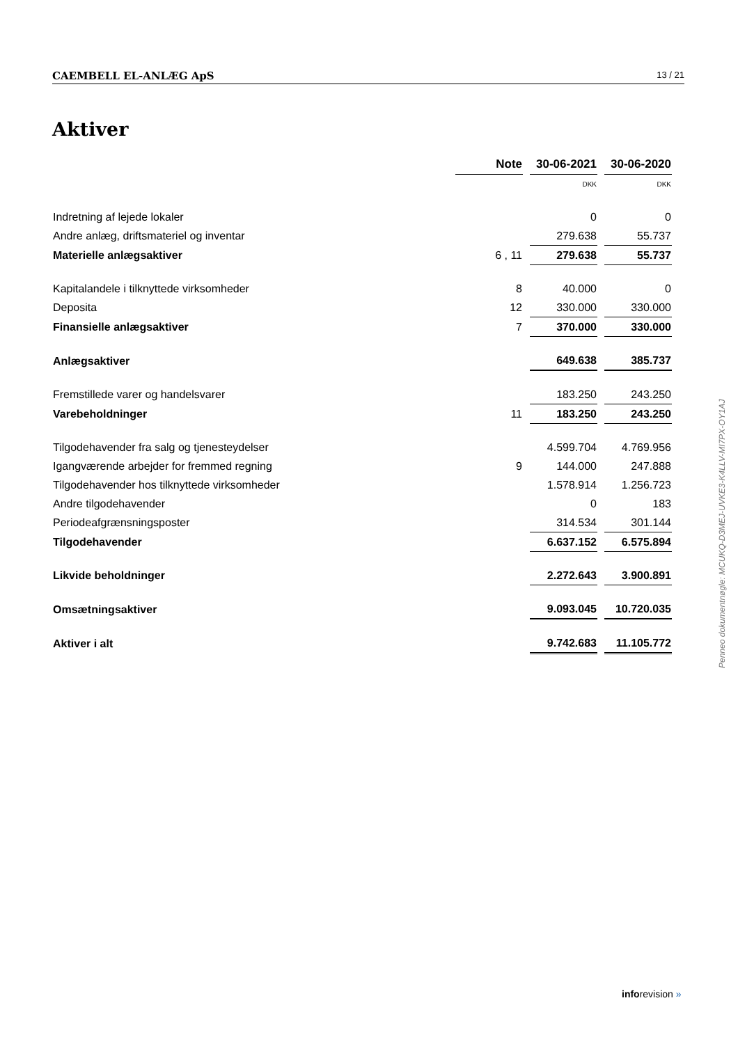CAEMBELL EL-ANLÆG ApS 13 / 21
Aktiver
| | Note | 30-06-2021 | 30-06-2020 |
| | | DKK | DKK |
| Indretning af lejede lokaler | | 0 | 0 |
| Andre anlæg, driftsmateriel og inventar | | 279.638 | 55.737 |
| Materielle anlægsaktiver | 6 , 11 | 279.638 | 55.737 |
| Kapitalandele i tilknyttede virksomheder | 8 | 40.000 | 0 |
| Deposita | 12 | 330.000 | 330.000 |
| Finansielle anlægsaktiver | 7 | 370.000 | 330.000 |
| Anlægsaktiver | | 649.638 | 385.737 |
| Fremstillede varer og handelsvarer | | 183.250 | 243.250 |
| Varebeholdninger | 11 | 183.250 | 243.250 |
| Tilgodehavender fra salg og tjenesteydelser | | 4.599.704 | 4.769.956 |
| Igangværende arbejder for fremmed regning | 9 | 144.000 | 247.888 |
| Tilgodehavender hos tilknyttede virksomheder | | 1.578.914 | 1.256.723 |
| Andre tilgodehavender | | 0 | 183 |
| Periodeafgrænsningsposter | | 314.534 | 301.144 |
| Tilgodehavender | | 6.637.152 | 6.575.894 |
| Likvide beholdninger | | 2.272.643 | 3.900.891 |
| Omsætningsaktiver | | 9.093.045 | 10.720.035 |
| Aktiver i alt | | 9.742.683 | 11.105.772 |
Penneo dokumentnøgle: MCUKQ-D3MEJ-UVKE3-K4LLV-MI7PX-OY1AJ
inforevision »